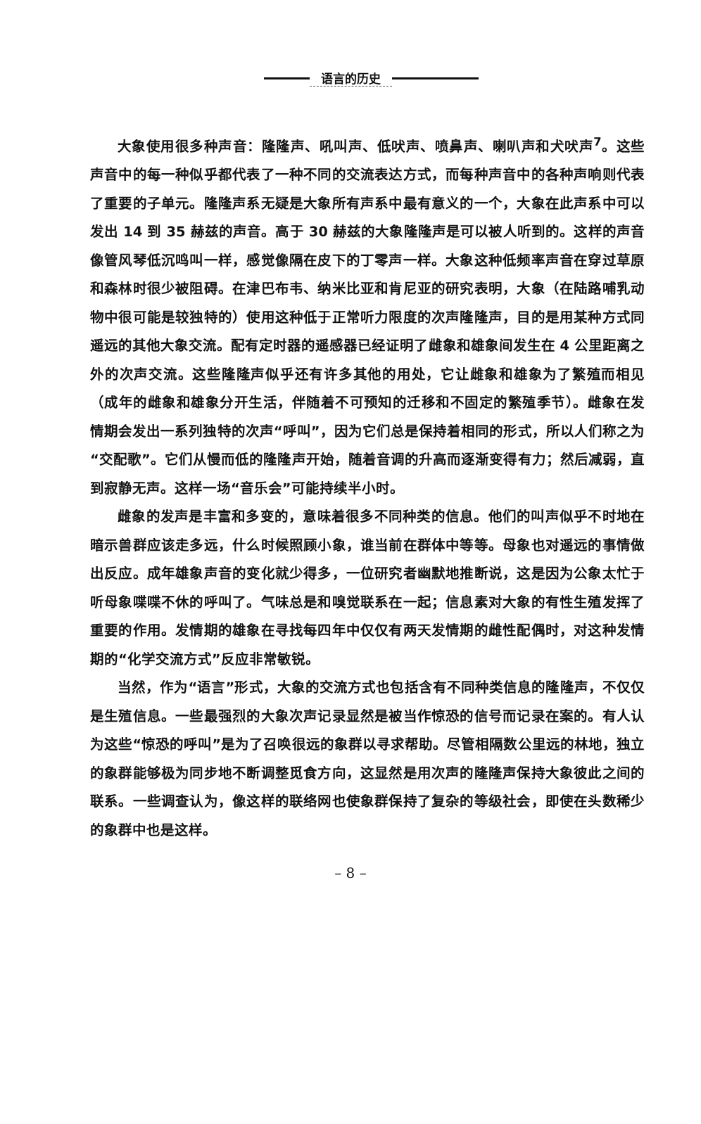语言的历史
大象使用很多种声音：隆隆声、吼叫声、低吠声、喷鼻声、喇叭声和犬吠声<sup>7</sup>。这些声音中的每一种似乎都代表了一种不同的交流表达方式，而每种声音中的各种声响则代表了重要的子单元。隆隆声系无疑是大象所有声系中最有意义的一个，大象在此声系中可以发出 14 到 35 赫兹的声音。高于 30 赫兹的大象隆隆声是可以被人听到的。这样的声音像管风琴低沉鸣叫一样，感觉像隔在皮下的丁零声一样。大象这种低频率声音在穿过草原和森林时很少被阻碍。在津巴布韦、纳米比亚和肯尼亚的研究表明，大象（在陆路哺乳动物中很可能是较独特的）使用这种低于正常听力限度的次声隆隆声，目的是用某种方式同遥远的其他大象交流。配有定时器的遥感器已经证明了雌象和雄象间发生在 4 公里距离之外的次声交流。这些隆隆声似乎还有许多其他的用处，它让雌象和雄象为了繁殖而相见（成年的雌象和雄象分开生活，伴随着不可预知的迁移和不固定的繁殖季节）。雌象在发情期会发出一系列独特的次声“呼叫”，因为它们总是保持着相同的形式，所以人们称之为“交配歌”。它们从慢而低的隆隆声开始，随着音调的升高而逐渐变得有力；然后减弱，直到寂静无声。这样一场“音乐会”可能持续半小时。
雌象的发声是丰富和多变的，意味着很多不同种类的信息。他们的叫声似乎不时地在暗示兽群应该走多远，什么时候照顾小象，谁当前在群体中等等。母象也对遥远的事情做出反应。成年雄象声音的变化就少得多，一位研究者幽默地推断说，这是因为公象太忙于听母象喋喋不休的呼叫了。气味总是和嗅觉联系在一起；信息素对大象的有性生殖发挥了重要的作用。发情期的雄象在寻找每四年中仅仅有两天发情期的雌性配偶时，对这种发情期的“化学交流方式”反应非常敏锐。
当然，作为“语言”形式，大象的交流方式也包括含有不同种类信息的隆隆声，不仅仅是生殖信息。一些最强烈的大象次声记录显然是被当作惊恐的信号而记录在案的。有人认为这些“惊恐的呼叫”是为了召唤很远的象群以寻求帮助。尽管相隔数公里远的林地，独立的象群能够极为同步地不断调整觅食方向，这显然是用次声的隆隆声保持大象彼此之间的联系。一些调查认为，像这样的联络网也使象群保持了复杂的等级社会，即使在头数稀少的象群中也是这样。
– 8 –